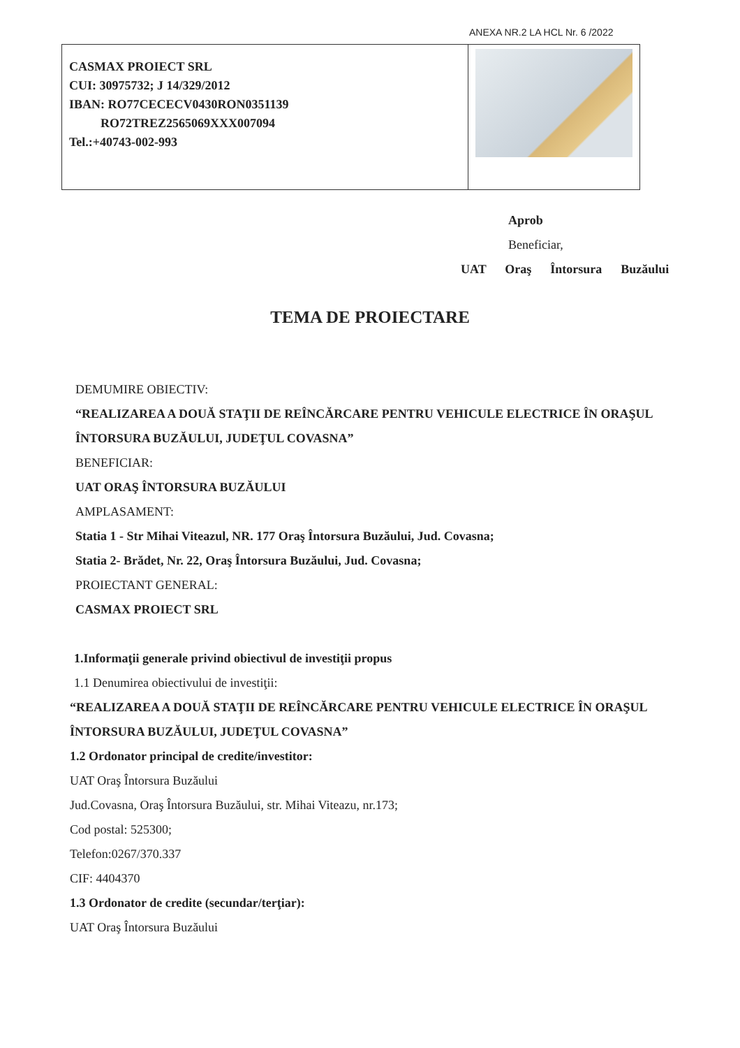ANEXA NR.2 LA HCL Nr. 6 /2022
CASMAX PROIECT SRL
CUI: 30975732; J 14/329/2012
IBAN: RO77CECECV0430RON0351139
RO72TREZ2565069XXX007094
Tel.:+40743-002-993
Aprob
Beneficiar,
UAT Oraş Întorsura Buzăului
TEMA DE PROIECTARE
DEMUMIRE OBIECTIV:
“REALIZAREA A DOUĂ STAŢII DE REÎNCĂRCARE PENTRU VEHICULE ELECTRICE ÎN ORAŞUL ÎNTORSURA BUZĂULUI, JUDEŢUL COVASNA”
BENEFICIAR:
UAT ORAŞ ÎNTORSURA BUZĂULUI
AMPLASAMENT:
Statia 1 - Str Mihai Viteazul, NR. 177 Oraş Întorsura Buzăului, Jud. Covasna;
Statia 2- Brădet, Nr. 22, Oraş Întorsura Buzăului, Jud. Covasna;
PROIECTANT GENERAL:
CASMAX PROIECT SRL
1.Informaţii generale privind obiectivul de investiţii propus
1.1 Denumirea obiectivului de investiţii:
“REALIZAREA A DOUĂ STAŢII DE REÎNCĂRCARE PENTRU VEHICULE ELECTRICE ÎN ORAŞUL ÎNTORSURA BUZĂULUI, JUDEŢUL COVASNA”
1.2 Ordonator principal de credite/investitor:
UAT Oraş Întorsura Buzăului
Jud.Covasna, Oraş Întorsura Buzăului, str. Mihai Viteazu, nr.173;
Cod postal: 525300;
Telefon:0267/370.337
CIF: 4404370
1.3 Ordonator de credite (secundar/terţiar):
UAT Oraş Întorsura Buzăului